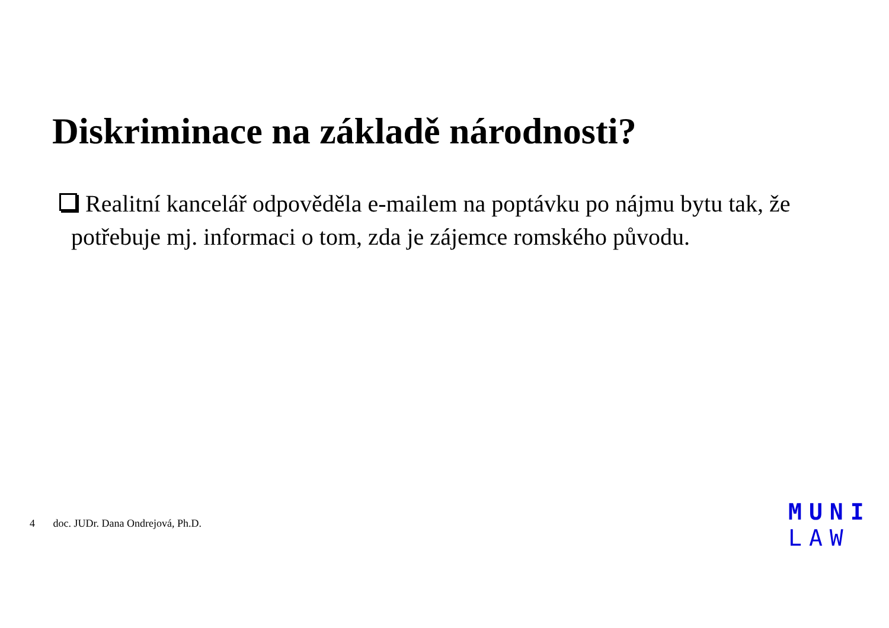Diskriminace na základě národnosti?
Realitní kancelář odpověděla e-mailem na poptávku po nájmu bytu tak, že potřebuje mj. informaci o tom, zda je zájemce romského původu.
4 doc. JUDr. Dana Ondrejová, Ph.D.
MUNI
LAW